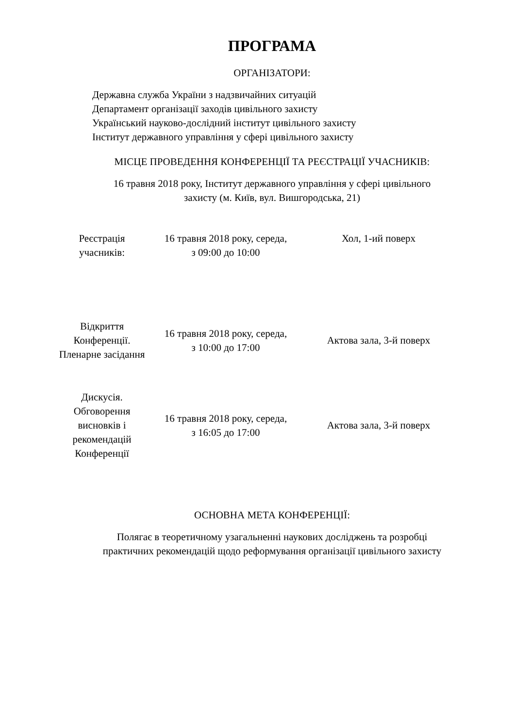ПРОГРАМА
ОРГАНІЗАТОРИ:
Державна служба України з надзвичайних ситуацій
Департамент організації заходів цивільного захисту
Український науково-дослідний інститут цивільного захисту
Інститут державного управління у сфері цивільного захисту
МІСЦЕ ПРОВЕДЕННЯ КОНФЕРЕНЦІЇ ТА РЕЄСТРАЦІЇ УЧАСНИКІВ:
16 травня 2018 року, Інститут державного управління у сфері цивільного
захисту (м. Київ, вул. Вишгородська, 21)
| Реєстрація учасників: | 16 травня 2018 року, середа, з 09:00 до 10:00 | Хол, 1-ий поверх |
| Відкриття Конференції. Пленарне засідання | 16 травня 2018 року, середа, з 10:00 до 17:00 | Актова зала, 3-й поверх |
| Дискусія. Обговорення висновків і рекомендацій Конференції | 16 травня 2018 року, середа, з 16:05 до 17:00 | Актова зала, 3-й поверх |
ОСНОВНА МЕТА КОНФЕРЕНЦІЇ:
Полягає в теоретичному узагальненні наукових досліджень та розробці
практичних рекомендацій щодо реформування організації цивільного захисту